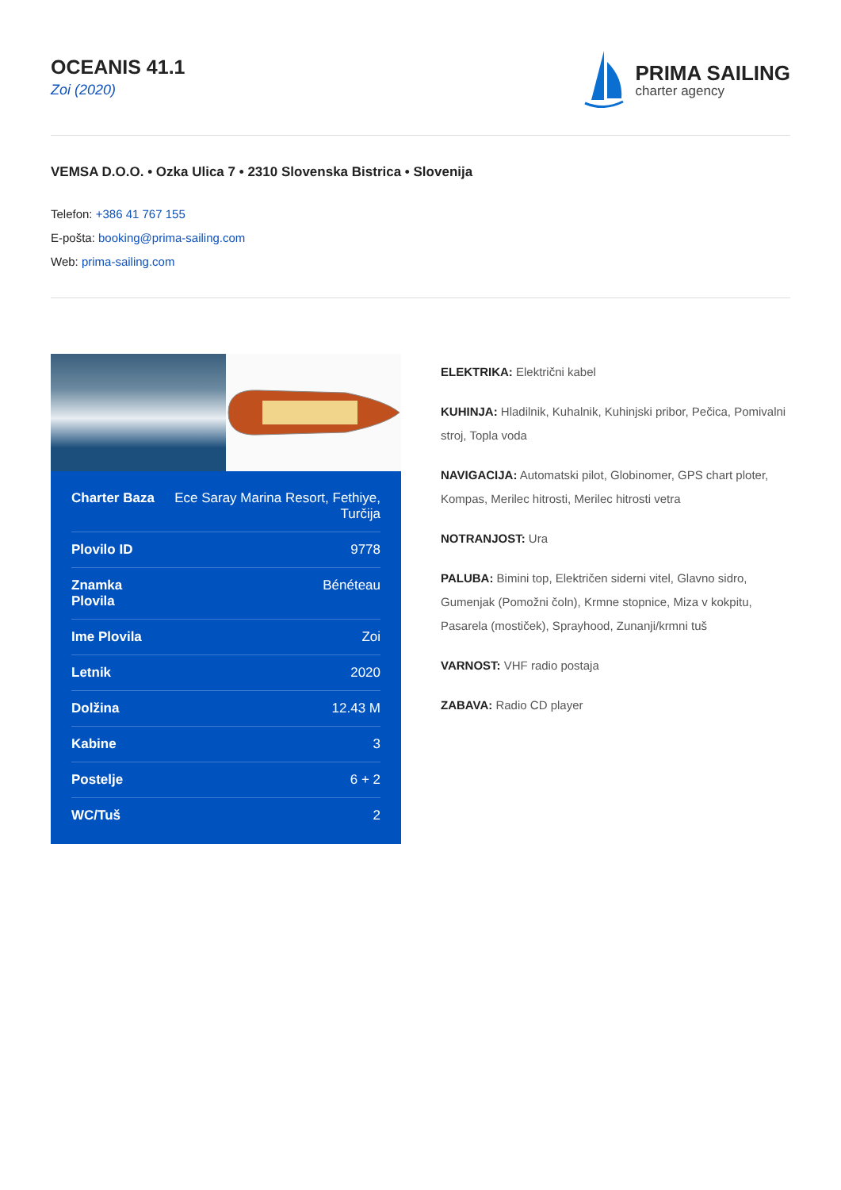OCEANIS 41.1
Zoi (2020)
PRIMA SAILING
charter agency
VEMSA D.O.O. • Ozka Ulica 7 • 2310 Slovenska Bistrica • Slovenija
Telefon: +386 41 767 155
E-pošta: booking@prima-sailing.com
Web: prima-sailing.com
| Charter Baza | Ece Saray Marina Resort, Fethiye, Turčija |
| Plovilo ID | 9778 |
| Znamka Plovila | Bénéteau |
| Ime Plovila | Zoi |
| Letnik | 2020 |
| Dolžina | 12.43 M |
| Kabine | 3 |
| Postelje | 6 + 2 |
| WC/Tuš | 2 |
ELEKTRIKA: Električni kabel
KUHINJA: Hladilnik, Kuhalnik, Kuhinjski pribor, Pečica, Pomivalni stroj, Topla voda
NAVIGACIJA: Automatski pilot, Globinomer, GPS chart ploter, Kompas, Merilec hitrosti, Merilec hitrosti vetra
NOTRANJOST: Ura
PALUBA: Bimini top, Električen siderni vitel, Glavno sidro, Gumenjak (Pomožni čoln), Krmne stopnice, Miza v kokpitu, Pasarela (mostiček), Sprayhood, Zunanji/krmni tuš
VARNOST: VHF radio postaja
ZABAVA: Radio CD player